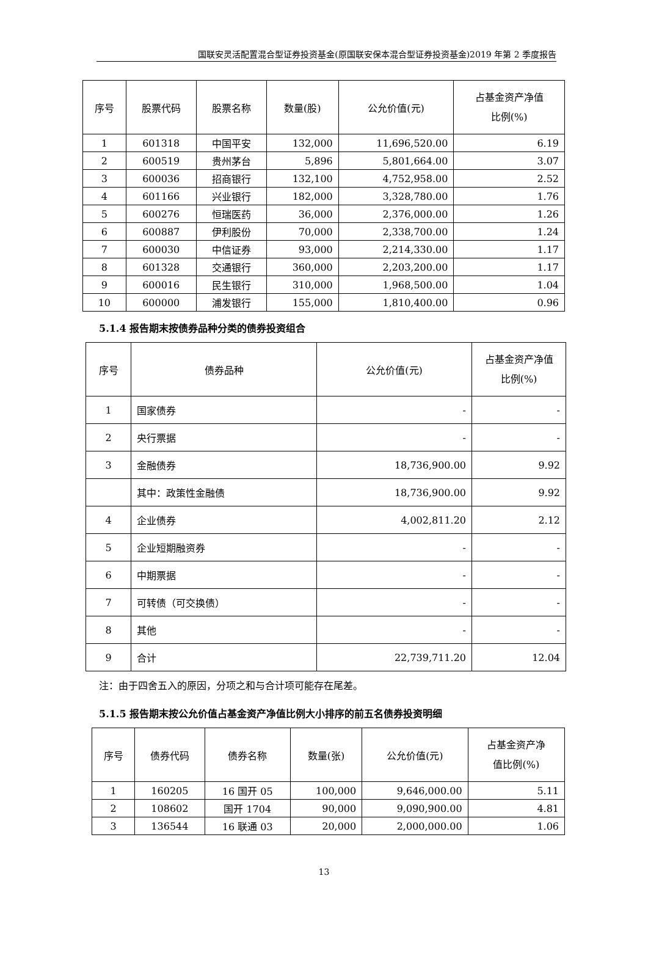国联安灵活配置混合型证券投资基金(原国联安保本混合型证券投资基金)2019 年第 2 季度报告
| 序号 | 股票代码 | 股票名称 | 数量(股) | 公允价值(元) | 占基金资产净值 比例(%) |
| --- | --- | --- | --- | --- | --- |
| 1 | 601318 | 中国平安 | 132,000 | 11,696,520.00 | 6.19 |
| 2 | 600519 | 贵州茅台 | 5,896 | 5,801,664.00 | 3.07 |
| 3 | 600036 | 招商银行 | 132,100 | 4,752,958.00 | 2.52 |
| 4 | 601166 | 兴业银行 | 182,000 | 3,328,780.00 | 1.76 |
| 5 | 600276 | 恒瑞医药 | 36,000 | 2,376,000.00 | 1.26 |
| 6 | 600887 | 伊利股份 | 70,000 | 2,338,700.00 | 1.24 |
| 7 | 600030 | 中信证券 | 93,000 | 2,214,330.00 | 1.17 |
| 8 | 601328 | 交通银行 | 360,000 | 2,203,200.00 | 1.17 |
| 9 | 600016 | 民生银行 | 310,000 | 1,968,500.00 | 1.04 |
| 10 | 600000 | 浦发银行 | 155,000 | 1,810,400.00 | 0.96 |
5.1.4 报告期末按债券品种分类的债券投资组合
| 序号 | 债券品种 | 公允价值(元) | 占基金资产净值 比例(%) |
| --- | --- | --- | --- |
| 1 | 国家债券 | - | - |
| 2 | 央行票据 | - | - |
| 3 | 金融债券 | 18,736,900.00 | 9.92 |
| | 其中：政策性金融债 | 18,736,900.00 | 9.92 |
| 4 | 企业债券 | 4,002,811.20 | 2.12 |
| 5 | 企业短期融资券 | - | - |
| 6 | 中期票据 | - | - |
| 7 | 可转债（可交换债） | - | - |
| 8 | 其他 | - | - |
| 9 | 合计 | 22,739,711.20 | 12.04 |
注：由于四舍五入的原因，分项之和与合计项可能存在尾差。
5.1.5 报告期末按公允价值占基金资产净值比例大小排序的前五名债券投资明细
| 序号 | 债券代码 | 债券名称 | 数量(张) | 公允价值(元) | 占基金资产净 值比例(%) |
| --- | --- | --- | --- | --- | --- |
| 1 | 160205 | 16 国开 05 | 100,000 | 9,646,000.00 | 5.11 |
| 2 | 108602 | 国开 1704 | 90,000 | 9,090,900.00 | 4.81 |
| 3 | 136544 | 16 联通 03 | 20,000 | 2,000,000.00 | 1.06 |
13